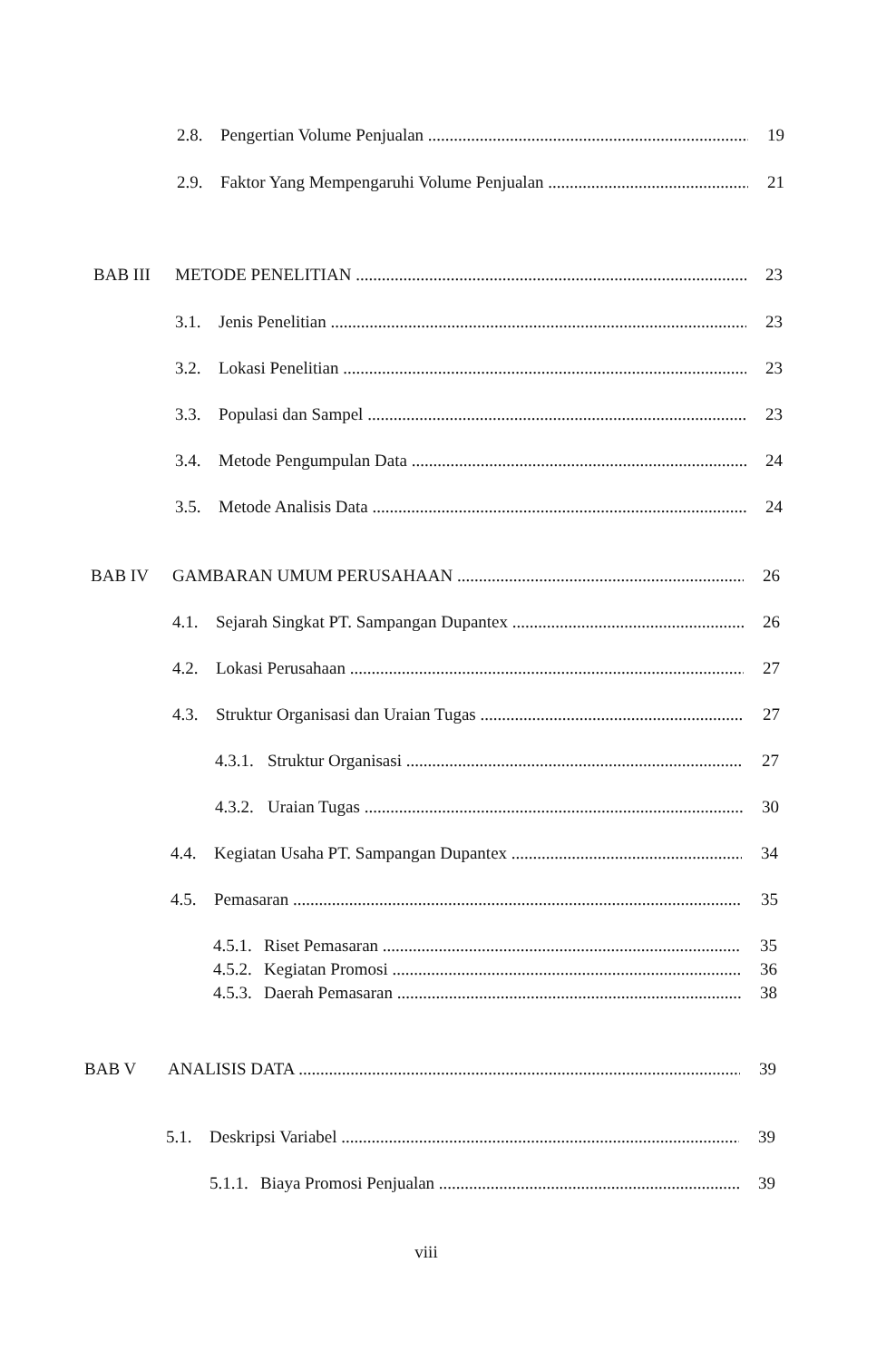2.8. Pengertian Volume Penjualan 19
2.9. Faktor Yang Mempengaruhi Volume Penjualan 21
BAB III METODE PENELITIAN 23
3.1. Jenis Penelitian 23
3.2. Lokasi Penelitian 23
3.3. Populasi dan Sampel 23
3.4. Metode Pengumpulan Data 24
3.5. Metode Analisis Data 24
BAB IV GAMBARAN UMUM PERUSAHAAN 26
4.1. Sejarah Singkat PT. Sampangan Dupantex 26
4.2. Lokasi Perusahaan 27
4.3. Struktur Organisasi dan Uraian Tugas 27
4.3.1. Struktur Organisasi 27
4.3.2. Uraian Tugas 30
4.4. Kegiatan Usaha PT. Sampangan Dupantex 34
4.5. Pemasaran 35
4.5.1. Riset Pemasaran 35
4.5.2. Kegiatan Promosi 36
4.5.3. Daerah Pemasaran 38
BAB V ANALISIS DATA 39
5.1. Deskripsi Variabel 39
5.1.1. Biaya Promosi Penjualan 39
viii